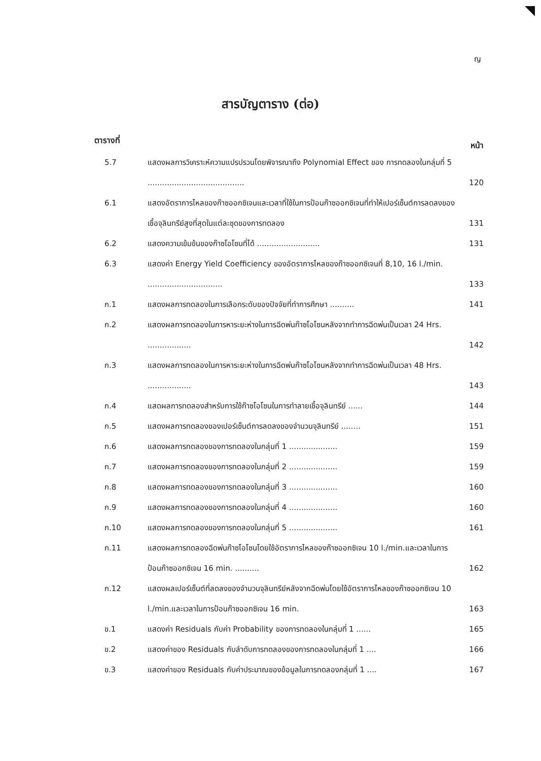ญ
สารบัญตาราง (ต่อ)
ตารางที่ หน้า
| 5.7 | แสดงผลการวิเคราะห์ความแปรปรวนโดยพิจารณาถึง Polynomial Effect ของ การทดลองในกลุ่มที่ 5 ........................................ | 120 |
| 6.1 | แสดงอัตราการไหลของก๊าซออกซิเจนและเวลาที่ใช้ในการป้อนก๊าซออกซิเจนที่ทำให้เปอร์เซ็นต์การลดลงของเชื้อจุลินทรีย์สูงที่สุดในแต่ละชุดของการทดลอง | 131 |
| 6.2 | แสดงความเข้มข้นของก๊าซโอโซนที่ได้ .......................... | 131 |
| 6.3 | แสดงค่า Energy Yield Coefficiency ของอัตราการไหลของก๊าซออกซิเจนที่ 8,10, 16 l./min. ............................... | 133 |
| ก.1 | แสดงผลการทดลองในการเลือกระดับของปัจจัยที่ทำการศึกษา .......... | 141 |
| ก.2 | แสดงผลการทดลองในการหาระยะห่างในการฉีดพ่นก๊าซโอโซนหลังจากทำการฉีดพ่นเป็นเวลา 24 Hrs. .................. | 142 |
| ก.3 | แสดงผลการทดลองในการหาระยะห่างในการฉีดพ่นก๊าซโอโซนหลังจากทำการฉีดพ่นเป็นเวลา 48 Hrs. .................. | 143 |
| ก.4 | แสดผลการทดลองสำหรับการใช้ก๊าซโอโซนในการทำลายเชื้อจุลินทรีย์ ...... | 144 |
| ก.5 | แสดงผลการทดลองของเปอร์เซ็นต์การลดลงของจำนวนจุลินทรีย์ ........ | 151 |
| ก.6 | แสดงผลการทดลองของการทดลองในกลุ่มที่ 1 .................... | 159 |
| ก.7 | แสดงผลการทดลองของการทดลองในกลุ่มที่ 2 .................... | 159 |
| ก.8 | แสดงผลการทดลองของการทดลองในกลุ่มที่ 3 .................... | 160 |
| ก.9 | แสดงผลการทดลองของการทดลองในกลุ่มที่ 4 .................... | 160 |
| ก.10 | แสดงผลการทดลองของการทดลองในกลุ่มที่ 5 .................... | 161 |
| ก.11 | แสดงผลการทดลองฉีดพ่นก๊าซโอโซนโดยใช้อัตราการไหลของก๊าซออกซิเจน 10 l./min.และเวลาในการป้อนก๊าซออกซิเจน 16 min. .......... | 162 |
| ก.12 | แสดงผลเปอร์เซ็นต์ที่ลดลงของจำนวนจุลินทรีย์หลังจากฉีดพ่นโดยใช้อัตราการไหลของก๊าซออกซิเจน 10 l./min.และเวลาในการป้อนก๊าซออกซิเจน 16 min. | 163 |
| ข.1 | แสดงค่า Residuals กับค่า Probability ของการทดลองในกลุ่มที่ 1 ...... | 165 |
| ข.2 | แสดงค่าของ Residuals กับลำดับการทดลองของการทดลองในกลุ่มที่ 1 .... | 166 |
| ข.3 | แสดงค่าของ Residuals กับค่าประมาณของข้อมูลในการทดลองกลุ่มที่ 1 .... | 167 |